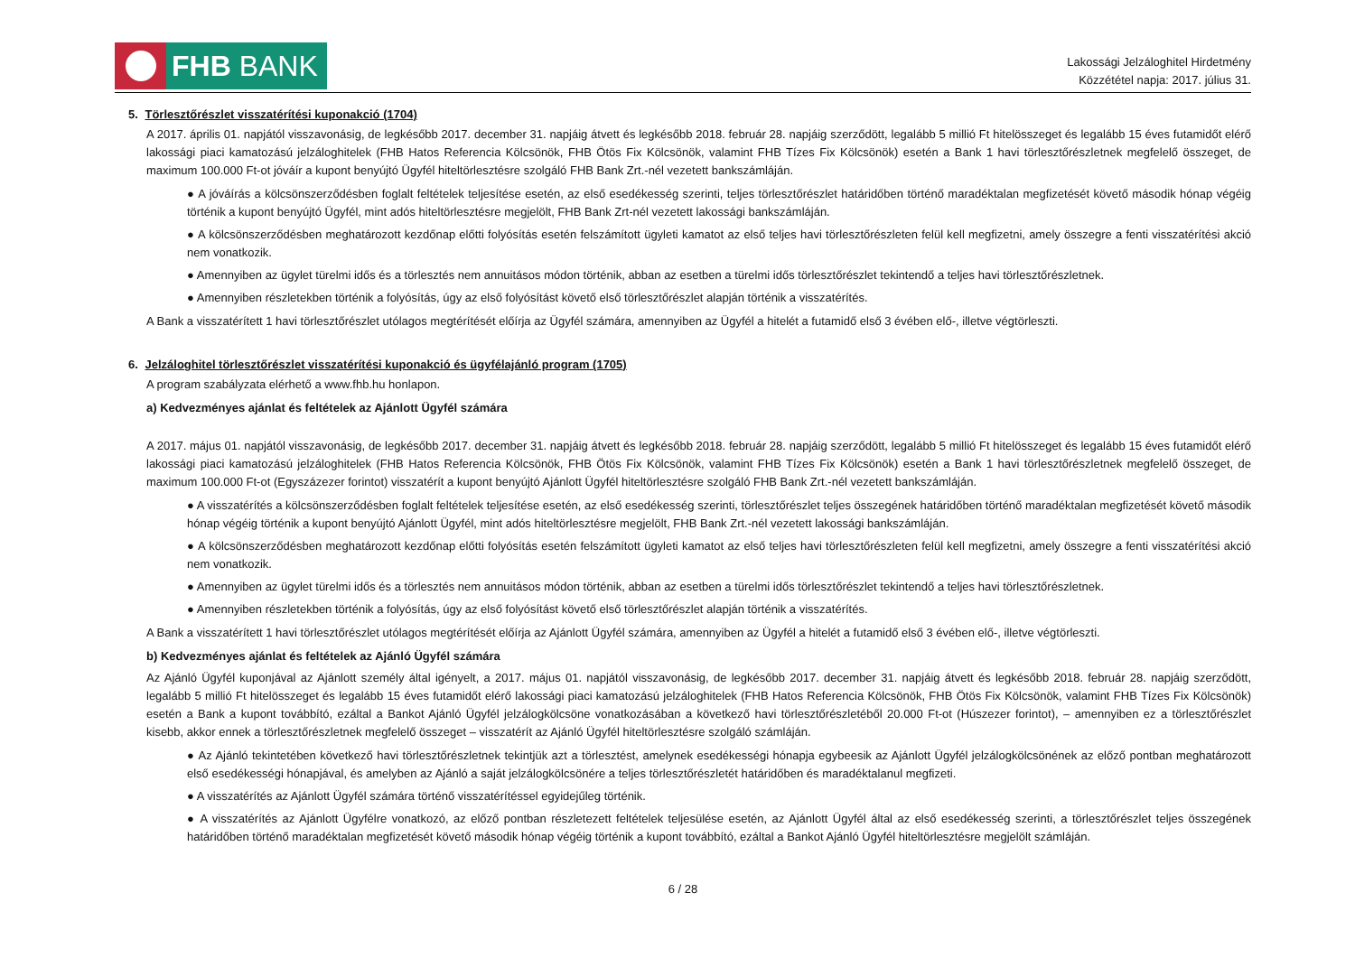FHB BANK
Lakossági Jelzáloghitel Hirdetmény
Közzététel napja: 2017. július 31.
5. Törlesztőrészlet visszatérítési kuponakció (1704)
A 2017. április 01. napjától visszavonásig, de legkésőbb 2017. december 31. napjáig átvett és legkésőbb 2018. február 28. napjáig szerződött, legalább 5 millió Ft hitelösszeget és legalább 15 éves futamidőt elérő lakossági piaci kamatozású jelzáloghitelek (FHB Hatos Referencia Kölcsönök, FHB Ötös Fix Kölcsönök, valamint FHB Tízes Fix Kölcsönök) esetén a Bank 1 havi törlesztőrészletnek megfelelő összeget, de maximum 100.000 Ft-ot jóváír a kupont benyújtó Ügyfél hiteltörlesztésre szolgáló FHB Bank Zrt.-nél vezetett bankszámláján.
● A jóváírás a kölcsönszerződésben foglalt feltételek teljesítése esetén, az első esedékesség szerinti, teljes törlesztőrészlet határidőben történő maradéktalan megfizetését követő második hónap végéig történik a kupont benyújtó Ügyfél, mint adós hiteltörlesztésre megjelölt, FHB Bank Zrt-nél vezetett lakossági bankszámláján.
● A kölcsönszerződésben meghatározott kezdőnap előtti folyósítás esetén felszámított ügyleti kamatot az első teljes havi törlesztőrészleten felül kell megfizetni, amely összegre a fenti visszatérítési akció nem vonatkozik.
● Amennyiben az ügylet türelmi idős és a törlesztés nem annuitásos módon történik, abban az esetben a türelmi idős törlesztőrészlet tekintendő a teljes havi törlesztőrészletnek.
● Amennyiben részletekben történik a folyósítás, úgy az első folyósítást követő első törlesztőrészlet alapján történik a visszatérítés.
A Bank a visszatérített 1 havi törlesztőrészlet utólagos megtérítését előírja az Ügyfél számára, amennyiben az Ügyfél a hitelét a futamidő első 3 évében elő-, illetve végtörleszti.
6. Jelzáloghitel törlesztőrészlet visszatérítési kuponakció és ügyfélajánló program (1705)
A program szabályzata elérhető a www.fhb.hu honlapon.
a) Kedvezményes ajánlat és feltételek az Ajánlott Ügyfél számára
A 2017. május 01. napjától visszavonásig, de legkésőbb 2017. december 31. napjáig átvett és legkésőbb 2018. február 28. napjáig szerződött, legalább 5 millió Ft hitelösszeget és legalább 15 éves futamidőt elérő lakossági piaci kamatozású jelzáloghitelek (FHB Hatos Referencia Kölcsönök, FHB Ötös Fix Kölcsönök, valamint FHB Tízes Fix Kölcsönök) esetén a Bank 1 havi törlesztőrészletnek megfelelő összeget, de maximum 100.000 Ft-ot (Egyszázezer forintot) visszatérít a kupont benyújtó Ajánlott Ügyfél hiteltörlesztésre szolgáló FHB Bank Zrt.-nél vezetett bankszámláján.
● A visszatérítés a kölcsönszerződésben foglalt feltételek teljesítése esetén, az első esedékesség szerinti, törlesztőrészlet teljes összegének határidőben történő maradéktalan megfizetését követő második hónap végéig történik a kupont benyújtó Ajánlott Ügyfél, mint adós hiteltörlesztésre megjelölt, FHB Bank Zrt.-nél vezetett lakossági bankszámláján.
● A kölcsönszerződésben meghatározott kezdőnap előtti folyósítás esetén felszámított ügyleti kamatot az első teljes havi törlesztőrészleten felül kell megfizetni, amely összegre a fenti visszatérítési akció nem vonatkozik.
● Amennyiben az ügylet türelmi idős és a törlesztés nem annuitásos módon történik, abban az esetben a türelmi idős törlesztőrészlet tekintendő a teljes havi törlesztőrészletnek.
● Amennyiben részletekben történik a folyósítás, úgy az első folyósítást követő első törlesztőrészlet alapján történik a visszatérítés.
A Bank a visszatérített 1 havi törlesztőrészlet utólagos megtérítését előírja az Ajánlott Ügyfél számára, amennyiben az Ügyfél a hitelét a futamidő első 3 évében elő-, illetve végtörleszti.
b) Kedvezményes ajánlat és feltételek az Ajánló Ügyfél számára
Az Ajánló Ügyfél kuponjával az Ajánlott személy által igényelt, a 2017. május 01. napjától visszavonásig, de legkésőbb 2017. december 31. napjáig átvett és legkésőbb 2018. február 28. napjáig szerződött, legalább 5 millió Ft hitelösszeget és legalább 15 éves futamidőt elérő lakossági piaci kamatozású jelzáloghitelek (FHB Hatos Referencia Kölcsönök, FHB Ötös Fix Kölcsönök, valamint FHB Tízes Fix Kölcsönök) esetén a Bank a kupont továbbító, ezáltal a Bankot Ajánló Ügyfél jelzálogkölcsöne vonatkozásában a következő havi törlesztőrészletéből 20.000 Ft-ot (Húszezer forintot), – amennyiben ez a törlesztőrészlet kisebb, akkor ennek a törlesztőrészletnek megfelelő összeget – visszatérít az Ajánló Ügyfél hiteltörlesztésre szolgáló számláján.
● Az Ajánló tekintetében következő havi törlesztőrészletnek tekintjük azt a törlesztést, amelynek esedékességi hónapja egybeesik az Ajánlott Ügyfél jelzálogkölcsönének az előző pontban meghatározott első esedékességi hónapjával, és amelyben az Ajánló a saját jelzálogkölcsönére a teljes törlesztőrészletét határidőben és maradéktalanul megfizeti.
● A visszatérítés az Ajánlott Ügyfél számára történő visszatérítéssel egyidejűleg történik.
● A visszatérítés az Ajánlott Ügyfélre vonatkozó, az előző pontban részletezett feltételek teljesülése esetén, az Ajánlott Ügyfél által az első esedékesség szerinti, a törlesztőrészlet teljes összegének határidőben történő maradéktalan megfizetését követő második hónap végéig történik a kupont továbbító, ezáltal a Bankot Ajánló Ügyfél hiteltörlesztésre megjelölt számláján.
6 / 28